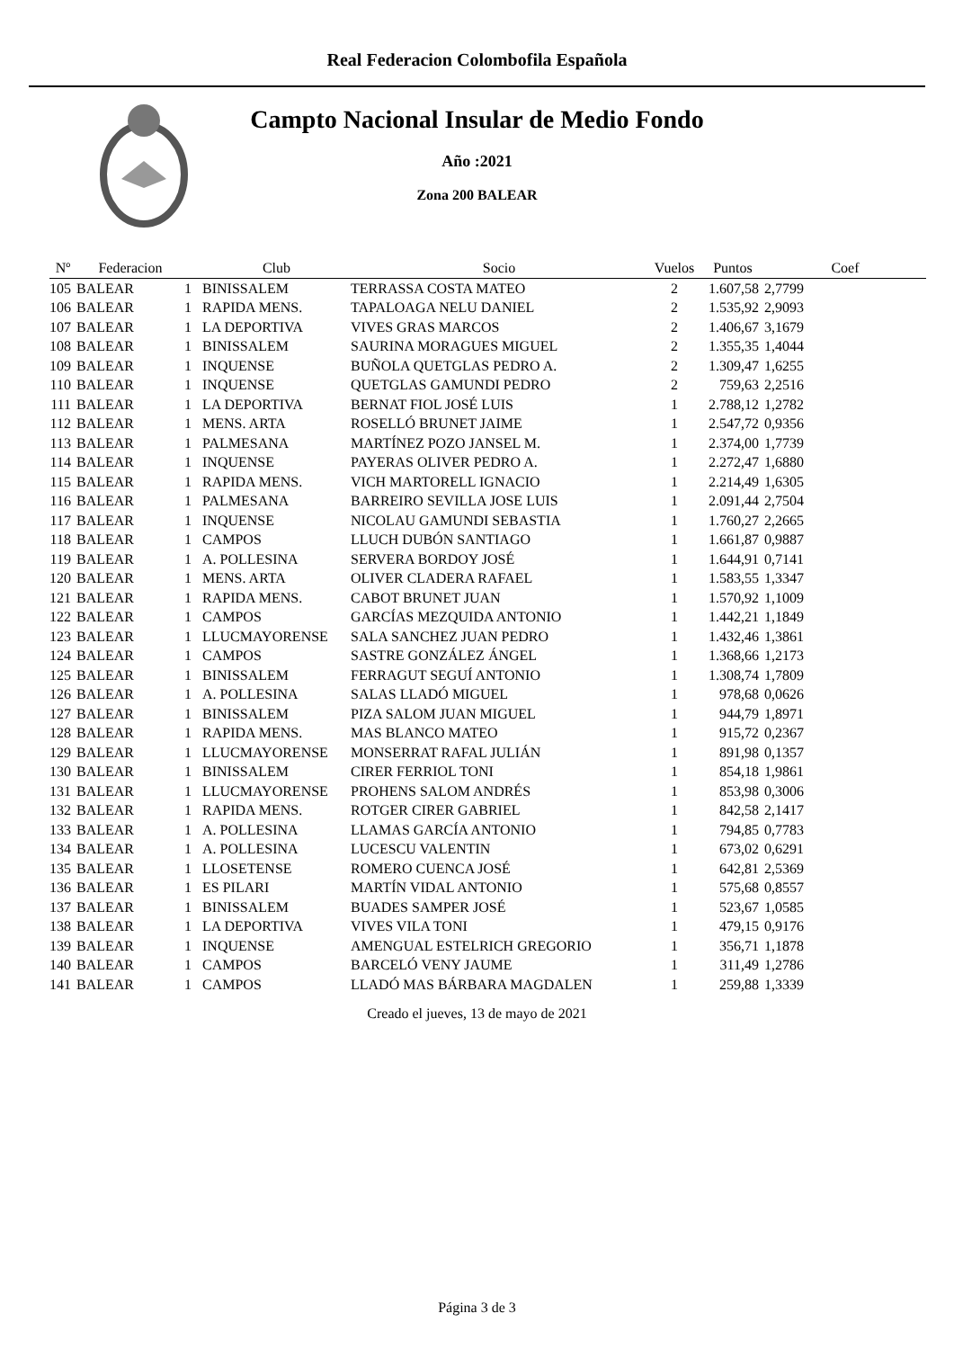Real Federacion Colombofila Española
Campto Nacional Insular de Medio Fondo
Año :2021
Zona 200 BALEAR
| Nº | Federacion | | Club | Socio | Vuelos | Puntos | Coef |
| --- | --- | --- | --- | --- | --- | --- | --- |
| 105 | BALEAR | 1 | BINISSALEM | TERRASSA COSTA MATEO | 2 | 1.607,58 | 2,7799 |
| 106 | BALEAR | 1 | RAPIDA MENS. | TAPALOAGA NELU DANIEL | 2 | 1.535,92 | 2,9093 |
| 107 | BALEAR | 1 | LA DEPORTIVA | VIVES GRAS MARCOS | 2 | 1.406,67 | 3,1679 |
| 108 | BALEAR | 1 | BINISSALEM | SAURINA MORAGUES MIGUEL | 2 | 1.355,35 | 1,4044 |
| 109 | BALEAR | 1 | INQUENSE | BUÑOLA QUETGLAS PEDRO A. | 2 | 1.309,47 | 1,6255 |
| 110 | BALEAR | 1 | INQUENSE | QUETGLAS GAMUNDI PEDRO | 2 | 759,63 | 2,2516 |
| 111 | BALEAR | 1 | LA DEPORTIVA | BERNAT FIOL JOSÉ LUIS | 1 | 2.788,12 | 1,2782 |
| 112 | BALEAR | 1 | MENS. ARTA | ROSELLÓ BRUNET JAIME | 1 | 2.547,72 | 0,9356 |
| 113 | BALEAR | 1 | PALMESANA | MARTÍNEZ POZO JANSEL M. | 1 | 2.374,00 | 1,7739 |
| 114 | BALEAR | 1 | INQUENSE | PAYERAS OLIVER PEDRO A. | 1 | 2.272,47 | 1,6880 |
| 115 | BALEAR | 1 | RAPIDA MENS. | VICH MARTORELL IGNACIO | 1 | 2.214,49 | 1,6305 |
| 116 | BALEAR | 1 | PALMESANA | BARREIRO SEVILLA JOSE LUIS | 1 | 2.091,44 | 2,7504 |
| 117 | BALEAR | 1 | INQUENSE | NICOLAU GAMUNDI SEBASTIA | 1 | 1.760,27 | 2,2665 |
| 118 | BALEAR | 1 | CAMPOS | LLUCH DUBÓN SANTIAGO | 1 | 1.661,87 | 0,9887 |
| 119 | BALEAR | 1 | A. POLLESINA | SERVERA BORDOY JOSÉ | 1 | 1.644,91 | 0,7141 |
| 120 | BALEAR | 1 | MENS. ARTA | OLIVER CLADERA RAFAEL | 1 | 1.583,55 | 1,3347 |
| 121 | BALEAR | 1 | RAPIDA MENS. | CABOT BRUNET JUAN | 1 | 1.570,92 | 1,1009 |
| 122 | BALEAR | 1 | CAMPOS | GARCÍAS MEZQUIDA ANTONIO | 1 | 1.442,21 | 1,1849 |
| 123 | BALEAR | 1 | LLUCMAYORENSE | SALA SANCHEZ JUAN PEDRO | 1 | 1.432,46 | 1,3861 |
| 124 | BALEAR | 1 | CAMPOS | SASTRE GONZÁLEZ ÁNGEL | 1 | 1.368,66 | 1,2173 |
| 125 | BALEAR | 1 | BINISSALEM | FERRAGUT SEGUÍ ANTONIO | 1 | 1.308,74 | 1,7809 |
| 126 | BALEAR | 1 | A. POLLESINA | SALAS LLADÓ MIGUEL | 1 | 978,68 | 0,0626 |
| 127 | BALEAR | 1 | BINISSALEM | PIZA SALOM JUAN MIGUEL | 1 | 944,79 | 1,8971 |
| 128 | BALEAR | 1 | RAPIDA MENS. | MAS BLANCO MATEO | 1 | 915,72 | 0,2367 |
| 129 | BALEAR | 1 | LLUCMAYORENSE | MONSERRAT RAFAL JULIÁN | 1 | 891,98 | 0,1357 |
| 130 | BALEAR | 1 | BINISSALEM | CIRER FERRIOL TONI | 1 | 854,18 | 1,9861 |
| 131 | BALEAR | 1 | LLUCMAYORENSE | PROHENS SALOM ANDRÉS | 1 | 853,98 | 0,3006 |
| 132 | BALEAR | 1 | RAPIDA MENS. | ROTGER CIRER GABRIEL | 1 | 842,58 | 2,1417 |
| 133 | BALEAR | 1 | A. POLLESINA | LLAMAS GARCÍA ANTONIO | 1 | 794,85 | 0,7783 |
| 134 | BALEAR | 1 | A. POLLESINA | LUCESCU VALENTIN | 1 | 673,02 | 0,6291 |
| 135 | BALEAR | 1 | LLOSETENSE | ROMERO CUENCA JOSÉ | 1 | 642,81 | 2,5369 |
| 136 | BALEAR | 1 | ES PILARI | MARTÍN VIDAL ANTONIO | 1 | 575,68 | 0,8557 |
| 137 | BALEAR | 1 | BINISSALEM | BUADES SAMPER JOSÉ | 1 | 523,67 | 1,0585 |
| 138 | BALEAR | 1 | LA DEPORTIVA | VIVES VILA TONI | 1 | 479,15 | 0,9176 |
| 139 | BALEAR | 1 | INQUENSE | AMENGUAL ESTELRICH GREGORIO | 1 | 356,71 | 1,1878 |
| 140 | BALEAR | 1 | CAMPOS | BARCELÓ VENY JAUME | 1 | 311,49 | 1,2786 |
| 141 | BALEAR | 1 | CAMPOS | LLADÓ MAS BÁRBARA MAGDALEN | 1 | 259,88 | 1,3339 |
Creado el jueves, 13 de mayo de 2021
Página 3 de 3